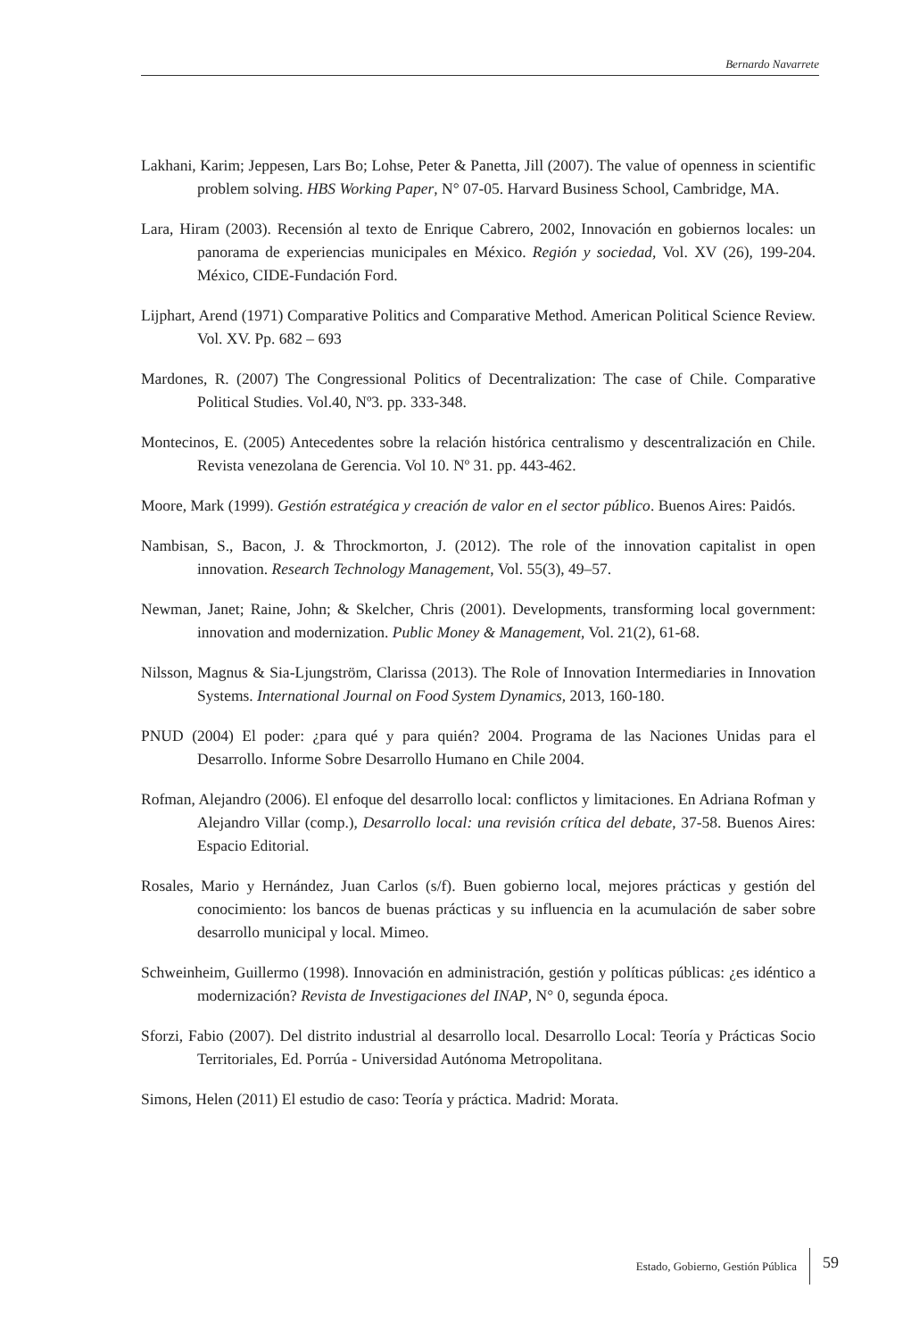Bernardo Navarrete
Lakhani, Karim; Jeppesen, Lars Bo; Lohse, Peter & Panetta, Jill (2007). The value of openness in scientific problem solving. HBS Working Paper, N° 07-05. Harvard Business School, Cambridge, MA.
Lara, Hiram (2003). Recensión al texto de Enrique Cabrero, 2002, Innovación en gobiernos locales: un panorama de experiencias municipales en México. Región y sociedad, Vol. XV (26), 199-204. México, CIDE-Fundación Ford.
Lijphart, Arend (1971) Comparative Politics and Comparative Method. American Political Science Review. Vol. XV. Pp. 682 – 693
Mardones, R. (2007) The Congressional Politics of Decentralization: The case of Chile. Comparative Political Studies. Vol.40, Nº3. pp. 333-348.
Montecinos, E. (2005) Antecedentes sobre la relación histórica centralismo y descentralización en Chile. Revista venezolana de Gerencia. Vol 10. Nº 31. pp. 443-462.
Moore, Mark (1999). Gestión estratégica y creación de valor en el sector público. Buenos Aires: Paidós.
Nambisan, S., Bacon, J. & Throckmorton, J. (2012). The role of the innovation capitalist in open innovation. Research Technology Management, Vol. 55(3), 49–57.
Newman, Janet; Raine, John; & Skelcher, Chris (2001). Developments, transforming local government: innovation and modernization. Public Money & Management, Vol. 21(2), 61-68.
Nilsson, Magnus & Sia-Ljungström, Clarissa (2013). The Role of Innovation Intermediaries in Innovation Systems. International Journal on Food System Dynamics, 2013, 160-180.
PNUD (2004) El poder: ¿para qué y para quién? 2004. Programa de las Naciones Unidas para el Desarrollo. Informe Sobre Desarrollo Humano en Chile 2004.
Rofman, Alejandro (2006). El enfoque del desarrollo local: conflictos y limitaciones. En Adriana Rofman y Alejandro Villar (comp.), Desarrollo local: una revisión crítica del debate, 37-58. Buenos Aires: Espacio Editorial.
Rosales, Mario y Hernández, Juan Carlos (s/f). Buen gobierno local, mejores prácticas y gestión del conocimiento: los bancos de buenas prácticas y su influencia en la acumulación de saber sobre desarrollo municipal y local. Mimeo.
Schweinheim, Guillermo (1998). Innovación en administración, gestión y políticas públicas: ¿es idéntico a modernización? Revista de Investigaciones del INAP, N° 0, segunda época.
Sforzi, Fabio (2007). Del distrito industrial al desarrollo local. Desarrollo Local: Teoría y Prácticas Socio Territoriales, Ed. Porrúa - Universidad Autónoma Metropolitana.
Simons, Helen (2011) El estudio de caso: Teoría y práctica. Madrid: Morata.
Estado, Gobierno, Gestión Pública 59